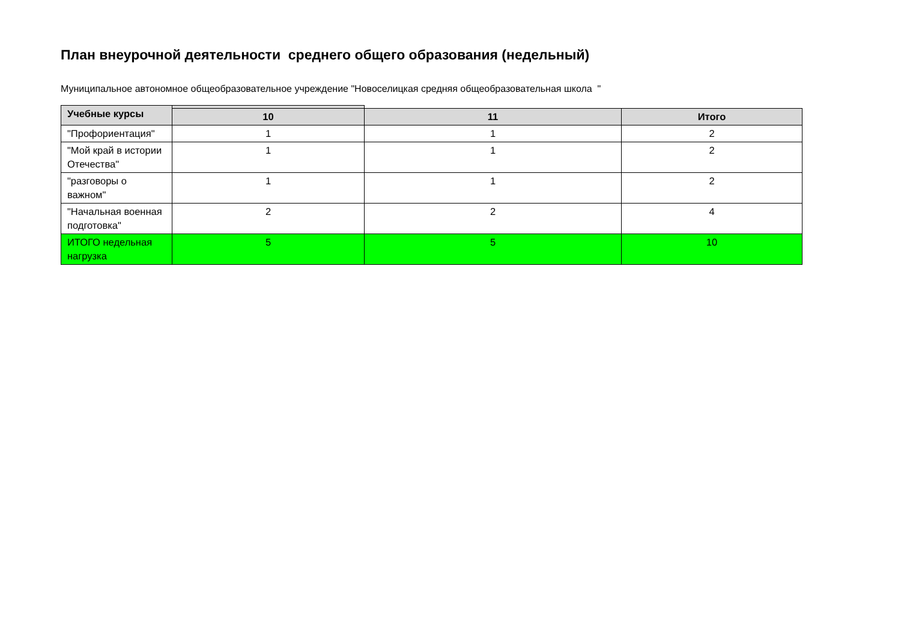План внеурочной деятельности среднего общего образования (недельный)
Муниципальное автономное общеобразовательное учреждение "Новоселицкая средняя общеобразовательная школа "
| Учебные курсы | | | |
| | 10 | 11 | Итого |
| "Профориентация" | 1 | 1 | 2 |
| "Мой край в истории Отечества" | 1 | 1 | 2 |
| "разговоры о важном" | 1 | 1 | 2 |
| "Начальная военная подготовка" | 2 | 2 | 4 |
| ИТОГО недельная нагрузка | 5 | 5 | 10 |